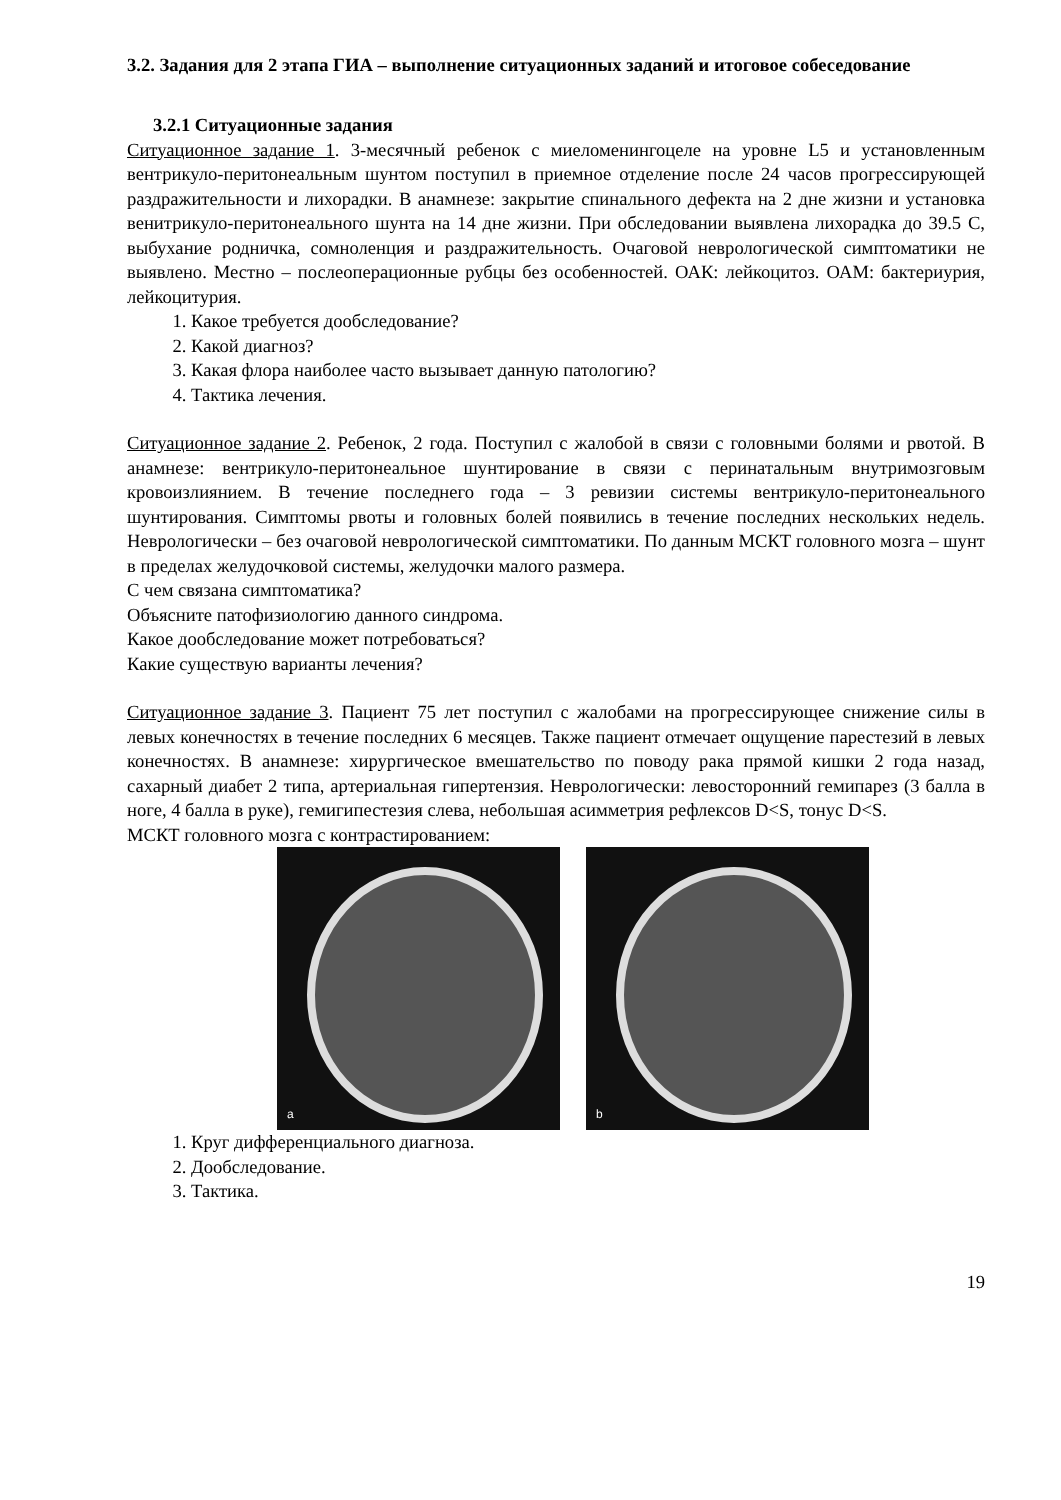3.2. Задания для 2 этапа ГИА – выполнение ситуационных заданий и итоговое собеседование
3.2.1 Ситуационные задания
Ситуационное задание 1. 3-месячный ребенок с миеломенингоцеле на уровне L5 и установленным вентрикуло-перитонеальным шунтом поступил в приемное отделение после 24 часов прогрессирующей раздражительности и лихорадки. В анамнезе: закрытие спинального дефекта на 2 дне жизни и установка венитрикуло-перитонеального шунта на 14 дне жизни. При обследовании выявлена лихорадка до 39.5 С, выбухание родничка, сомноленция и раздражительность. Очаговой неврологической симптоматики не выявлено. Местно – послеоперационные рубцы без особенностей. ОАК: лейкоцитоз. ОАМ: бактериурия, лейкоцитурия.
1. Какое требуется дообследование?
2. Какой диагноз?
3. Какая флора наиболее часто вызывает данную патологию?
4. Тактика лечения.
Ситуационное задание 2. Ребенок, 2 года. Поступил с жалобой в связи с головными болями и рвотой. В анамнезе: вентрикуло-перитонеальное шунтирование в связи с перинатальным внутримозговым кровоизлиянием. В течение последнего года – 3 ревизии системы вентрикуло-перитонеального шунтирования. Симптомы рвоты и головных болей появились в течение последних нескольких недель. Неврологически – без очаговой неврологической симптоматики. По данным МСКТ головного мозга – шунт в пределах желудочковой системы, желудочки малого размера.
С чем связана симптоматика?
Объясните патофизиологию данного синдрома.
Какое дообследование может потребоваться?
Какие существую варианты лечения?
Ситуационное задание 3. Пациент 75 лет поступил с жалобами на прогрессирующее снижение силы в левых конечностях в течение последних 6 месяцев. Также пациент отмечает ощущение парестезий в левых конечностях. В анамнезе: хирургическое вмешательство по поводу рака прямой кишки 2 года назад, сахарный диабет 2 типа, артериальная гипертензия. Неврологически: левосторонний гемипарез (3 балла в ноге, 4 балла в руке), гемигипестезия слева, небольшая асимметрия рефлексов D<S, тонус D<S.
МСКТ головного мозга с контрастированием:
a
b
1. Круг дифференциального диагноза.
2. Дообследование.
3. Тактика.
19